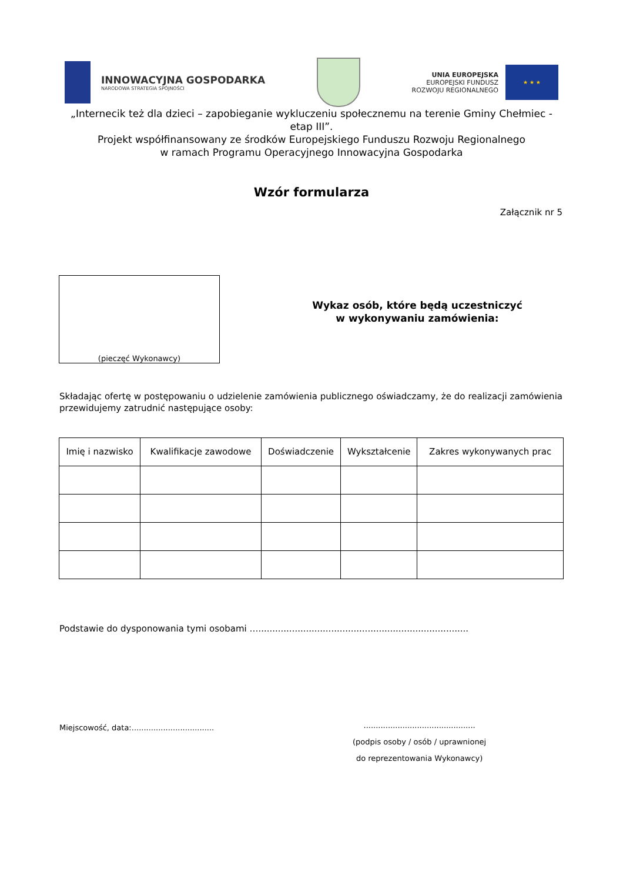INNOWACYJNA GOSPODARKA
NARODOWA STRATEGIA SPÓJNOŚCI
UNIA EUROPEJSKA
EUROPEJSKI FUNDUSZ
ROZWOJU REGIONALNEGO
★ ★ ★
„Internecik też dla dzieci – zapobieganie wykluczeniu społecznemu na terenie Gminy Chełmiec - etap III”.
Projekt współfinansowany ze środków Europejskiego Funduszu Rozwoju Regionalnego
w ramach Programu Operacyjnego Innowacyjna Gospodarka
Wzór formularza
Załącznik nr 5
(pieczęć Wykonawcy)
Wykaz osób, które będą uczestniczyć
w wykonywaniu zamówienia:
Składając ofertę w postępowaniu o udzielenie zamówienia publicznego oświadczamy, że do realizacji zamówienia przewidujemy zatrudnić następujące osoby:
| Imię i nazwisko | Kwalifikacje zawodowe | Doświadczenie | Wykształcenie | Zakres wykonywanych prac |
| --- | --- | --- | --- | --- |
Podstawie do dysponowania tymi osobami …...........................................................................
Miejscowość, data:..................................
..............................................
(podpis osoby / osób / uprawnionej
do reprezentowania Wykonawcy)